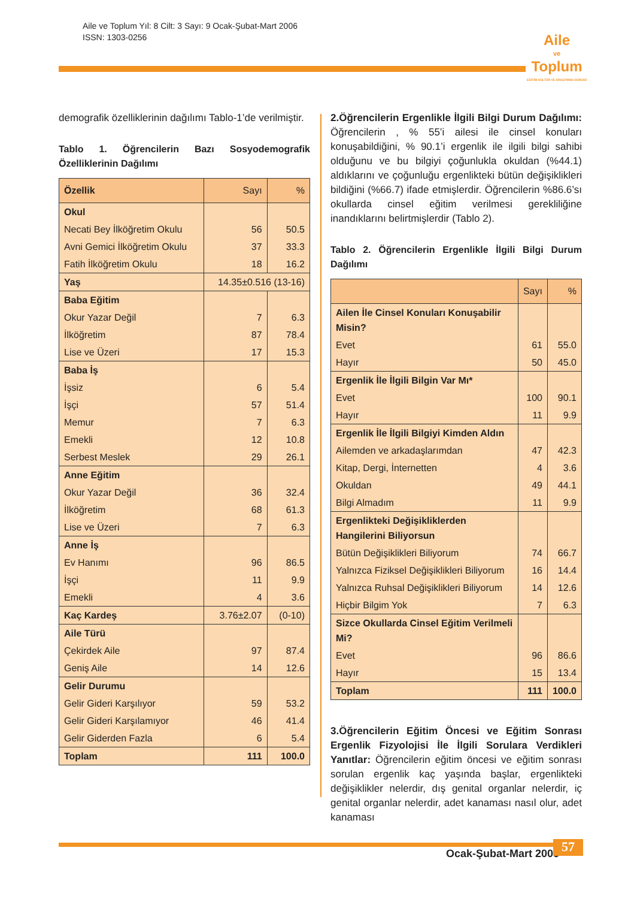Aile ve Toplum Yıl: 8 Cilt: 3 Sayı: 9 Ocak-Şubat-Mart 2006
ISSN: 1303-0256
Aile
ve
Toplum
EĞİTİM-KÜLTÜR VE ARAŞTIRMA DERGİSİ
demografik özelliklerinin dağılımı Tablo-1’de verilmiştir.
Tablo 1. Öğrencilerin Bazı Sosyodemografik Özelliklerinin Dağılımı
| Özellik | Sayı | % |
| --- | --- | --- |
| Okul | | |
| Necati Bey İlköğretim Okulu | 56 | 50.5 |
| Avni Gemici İlköğretim Okulu | 37 | 33.3 |
| Fatih İlköğretim Okulu | 18 | 16.2 |
| Yaş | 14.35±0.516 (13-16) | |
| Baba Eğitim | | |
| Okur Yazar Değil | 7 | 6.3 |
| İlköğretim | 87 | 78.4 |
| Lise ve Üzeri | 17 | 15.3 |
| Baba İş | | |
| İşsiz | 6 | 5.4 |
| İşçi | 57 | 51.4 |
| Memur | 7 | 6.3 |
| Emekli | 12 | 10.8 |
| Serbest Meslek | 29 | 26.1 |
| Anne Eğitim | | |
| Okur Yazar Değil | 36 | 32.4 |
| İlköğretim | 68 | 61.3 |
| Lise ve Üzeri | 7 | 6.3 |
| Anne İş | | |
| Ev Hanımı | 96 | 86.5 |
| İşçi | 11 | 9.9 |
| Emekli | 4 | 3.6 |
| Kaç Kardeş | 3.76±2.07 | (0-10) |
| Aile Türü | | |
| Çekirdek Aile | 97 | 87.4 |
| Geniş Aile | 14 | 12.6 |
| Gelir Durumu | | |
| Gelir Gideri Karşılıyor | 59 | 53.2 |
| Gelir Gideri Karşılamıyor | 46 | 41.4 |
| Gelir Giderden Fazla | 6 | 5.4 |
| Toplam | 111 | 100.0 |
2.Öğrencilerin Ergenlikle İlgili Bilgi Durum Dağılımı: Öğrencilerin , % 55’i ailesi ile cinsel konuları konuşabildiğini, % 90.1’i ergenlik ile ilgili bilgi sahibi olduğunu ve bu bilgiyi çoğunlukla okuldan (%44.1) aldıklarını ve çoğunluğu ergenlikteki bütün değişiklikleri bildiğini (%66.7) ifade etmişlerdir. Öğrencilerin %86.6’sı okullarda cinsel eğitim verilmesi gerekliliğine inandıklarını belirtmişlerdir (Tablo 2).
Tablo 2. Öğrencilerin Ergenlikle İlgili Bilgi Durum Dağılımı
| | Sayı | % |
| --- | --- | --- |
| Ailen İle Cinsel Konuları Konuşabilir Misin? | | |
| Evet | 61 | 55.0 |
| Hayır | 50 | 45.0 |
| Ergenlik İle İlgili Bilgin Var Mı* | | |
| Evet | 100 | 90.1 |
| Hayır | 11 | 9.9 |
| Ergenlik İle İlgili Bilgiyi Kimden Aldın | | |
| Ailemden ve arkadaşlarımdan | 47 | 42.3 |
| Kitap, Dergi, İnternetten | 4 | 3.6 |
| Okuldan | 49 | 44.1 |
| Bilgi Almadım | 11 | 9.9 |
| Ergenlikteki Değişikliklerden Hangilerini Biliyorsun | | |
| Bütün Değişiklikleri Biliyorum | 74 | 66.7 |
| Yalnızca Fiziksel Değişiklikleri Biliyorum | 16 | 14.4 |
| Yalnızca Ruhsal Değişiklikleri Biliyorum | 14 | 12.6 |
| Hiçbir Bilgim Yok | 7 | 6.3 |
| Sizce Okullarda Cinsel Eğitim Verilmeli Mi? | | |
| Evet | 96 | 86.6 |
| Hayır | 15 | 13.4 |
| Toplam | 111 | 100.0 |
3.Öğrencilerin Eğitim Öncesi ve Eğitim Sonrası Ergenlik Fizyolojisi İle İlgili Sorulara Verdikleri Yanıtlar: Öğrencilerin eğitim öncesi ve eğitim sonrası sorulan ergenlik kaç yaşında başlar, ergenlikteki değişiklikler nelerdir, dış genital organlar nelerdir, iç genital organlar nelerdir, adet kanaması nasıl olur, adet kanaması
Ocak-Şubat-Mart 2006 57